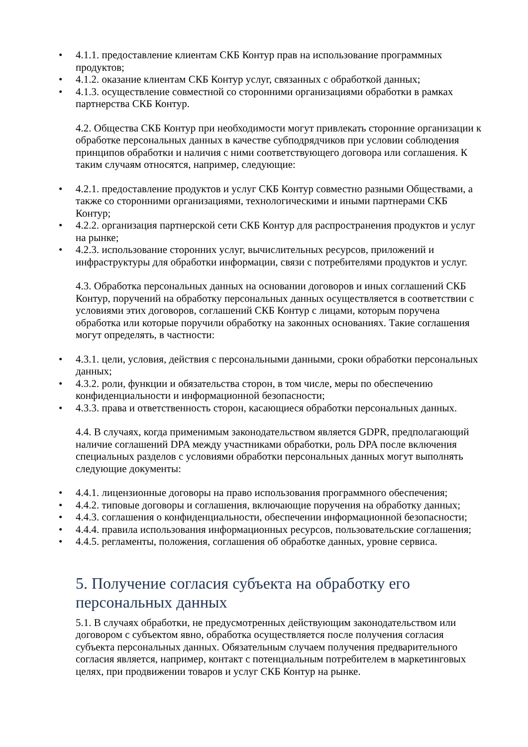• 4.1.1. предоставление клиентам СКБ Контур прав на использование программных продуктов;
• 4.1.2. оказание клиентам СКБ Контур услуг, связанных с обработкой данных;
• 4.1.3. осуществление совместной со сторонними организациями обработки в рамках партнерства СКБ Контур.
4.2. Общества СКБ Контур при необходимости могут привлекать сторонние организации к обработке персональных данных в качестве субподрядчиков при условии соблюдения принципов обработки и наличия с ними соответствующего договора или соглашения. К таким случаям относятся, например, следующие:
• 4.2.1. предоставление продуктов и услуг СКБ Контур совместно разными Обществами, а также со сторонними организациями, технологическими и иными партнерами СКБ Контур;
• 4.2.2. организация партнерской сети СКБ Контур для распространения продуктов и услуг на рынке;
• 4.2.3. использование сторонних услуг, вычислительных ресурсов, приложений и инфраструктуры для обработки информации, связи с потребителями продуктов и услуг.
4.3. Обработка персональных данных на основании договоров и иных соглашений СКБ Контур, поручений на обработку персональных данных осуществляется в соответствии с условиями этих договоров, соглашений СКБ Контур с лицами, которым поручена обработка или которые поручили обработку на законных основаниях. Такие соглашения могут определять, в частности:
• 4.3.1. цели, условия, действия с персональными данными, сроки обработки персональных данных;
• 4.3.2. роли, функции и обязательства сторон, в том числе, меры по обеспечению конфиденциальности и информационной безопасности;
• 4.3.3. права и ответственность сторон, касающиеся обработки персональных данных.
4.4. В случаях, когда применимым законодательством является GDPR, предполагающий наличие соглашений DPA между участниками обработки, роль DPA после включения специальных разделов с условиями обработки персональных данных могут выполнять следующие документы:
• 4.4.1. лицензионные договоры на право использования программного обеспечения;
• 4.4.2. типовые договоры и соглашения, включающие поручения на обработку данных;
• 4.4.3. соглашения о конфиденциальности, обеспечении информационной безопасности;
• 4.4.4. правила использования информационных ресурсов, пользовательские соглашения;
• 4.4.5. регламенты, положения, соглашения об обработке данных, уровне сервиса.
5. Получение согласия субъекта на обработку его персональных данных
5.1. В случаях обработки, не предусмотренных действующим законодательством или договором с субъектом явно, обработка осуществляется после получения согласия субъекта персональных данных. Обязательным случаем получения предварительного согласия является, например, контакт с потенциальным потребителем в маркетинговых целях, при продвижении товаров и услуг СКБ Контур на рынке.